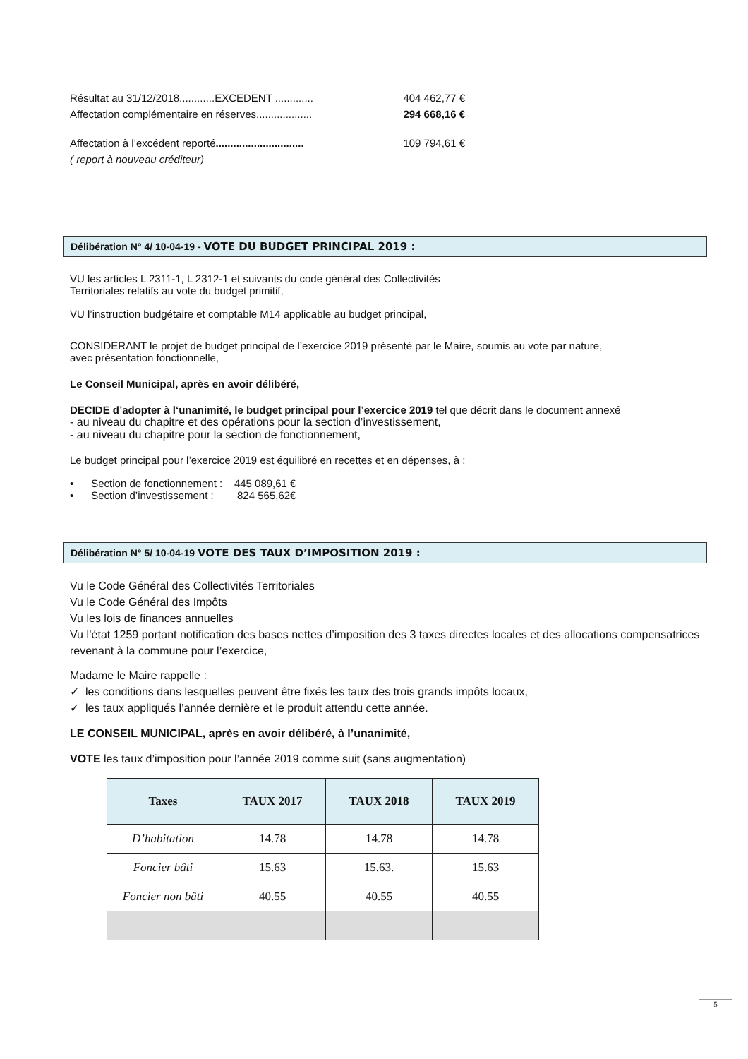Résultat au 31/12/2018............EXCEDENT .............
404 462,77 €
Affectation complémentaire en réserves...................
294 668,16 €
Affectation à l’excédent reporté..............................
109 794,61 €
( report à nouveau créditeur)
Délibération N° 4/ 10-04-19 - VOTE DU BUDGET PRINCIPAL 2019 :
VU les articles L 2311-1, L 2312-1 et suivants du code général des Collectivités
Territoriales relatifs au vote du budget primitif,
VU l’instruction budgétaire et comptable M14 applicable au budget principal,
CONSIDERANT le projet de budget principal de l’exercice 2019 présenté par le Maire, soumis au vote par nature,
avec présentation fonctionnelle,
Le Conseil Municipal, après en avoir délibéré,
DECIDE d’adopter à l‘unanimité, le budget principal pour l’exercice 2019 tel que décrit dans le document annexé
- au niveau du chapitre et des opérations pour la section d’investissement,
- au niveau du chapitre pour la section de fonctionnement,
Le budget principal pour l’exercice 2019 est équilibré en recettes et en dépenses, à :
• Section de fonctionnement : 445 089,61 €
• Section d’investissement : 824 565,62€
Délibération N° 5/ 10-04-19 VOTE DES TAUX D’IMPOSITION 2019 :
Vu le Code Général des Collectivités Territoriales
Vu le Code Général des Impôts
Vu les lois de finances annuelles
Vu l’état 1259 portant notification des bases nettes d’imposition des 3 taxes directes locales et des allocations compensatrices revenant à la commune pour l’exercice,
Madame le Maire rappelle :
✓ les conditions dans lesquelles peuvent être fixés les taux des trois grands impôts locaux,
✓ les taux appliqués l’année dernière et le produit attendu cette année.
LE CONSEIL MUNICIPAL, après en avoir délibéré, à l’unanimité,
VOTE les taux d’imposition pour l’année 2019 comme suit (sans augmentation)
| Taxes | TAUX 2017 | TAUX 2018 | TAUX 2019 |
| --- | --- | --- | --- |
| D’habitation | 14.78 | 14.78 | 14.78 |
| Foncier bâti | 15.63 | 15.63. | 15.63 |
| Foncier non bâti | 40.55 | 40.55 | 40.55 |
5